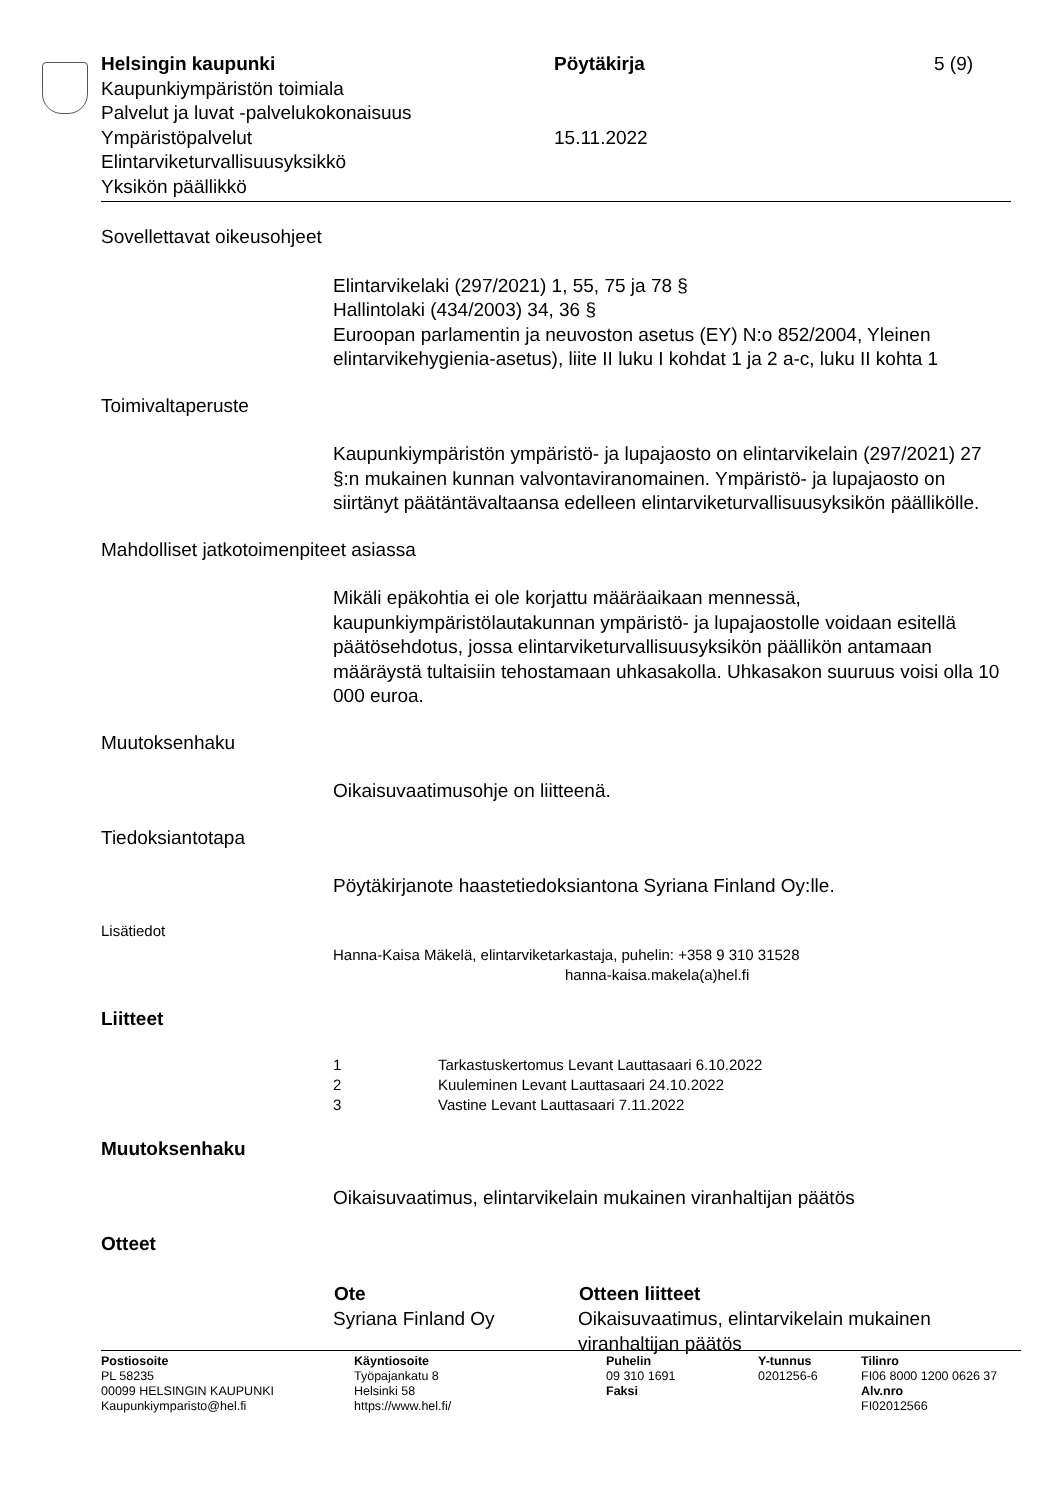Helsingin kaupunki Pöytäkirja 5 (9)
Kaupunkiympäristön toimiala
Palvelut ja luvat -palvelukokonaisuus
Ympäristöpalvelut 15.11.2022
Elintarviketurvallisuusyksikkö
Yksikön päällikkö
Sovellettavat oikeusohjeet
Elintarvikelaki (297/2021) 1, 55, 75 ja 78 §
Hallintolaki (434/2003) 34, 36 §
Euroopan parlamentin ja neuvoston asetus (EY) N:o 852/2004, Yleinen elintarvikehygienia-asetus), liite II luku I kohdat 1 ja 2 a-c, luku II kohta 1
Toimivaltaperuste
Kaupunkiympäristön ympäristö- ja lupajaosto on elintarvikelain (297/2021) 27 §:n mukainen kunnan valvontaviranomainen. Ympäristö- ja lupajaosto on siirtänyt päätäntävaltaansa edelleen elintarviketurvallisuusyksikön päällikölle.
Mahdolliset jatkotoimenpiteet asiassa
Mikäli epäkohtia ei ole korjattu määräaikaan mennessä, kaupunkiympäristölautakunnan ympäristö- ja lupajaostolle voidaan esitellä päätösehdotus, jossa elintarviketurvallisuusyksikön päällikön antamaan määräystä tultaisiin tehostamaan uhkasakolla. Uhkasakon suuruus voisi olla 10 000 euroa.
Muutoksenhaku
Oikaisuvaatimusohje on liitteenä.
Tiedoksiantotapa
Pöytäkirjanote haastetiedoksiantona Syriana Finland Oy:lle.
Lisätiedot
Hanna-Kaisa Mäkelä, elintarviketarkastaja, puhelin: +358 9 310 31528
hanna-kaisa.makela(a)hel.fi
Liitteet
| 1 | Tarkastuskertomus Levant Lauttasaari 6.10.2022 |
| 2 | Kuuleminen Levant Lauttasaari 24.10.2022 |
| 3 | Vastine Levant Lauttasaari 7.11.2022 |
Muutoksenhaku
Oikaisuvaatimus, elintarvikelain mukainen viranhaltijan päätös
Otteet
| Ote | Otteen liitteet |
| --- | --- |
| Syriana Finland Oy | Oikaisuvaatimus, elintarvikelain mukainen viranhaltijan päätös |
Postiosoite
PL 58235
00099 HELSINGIN KAUPUNKI
Kaupunkiymparisto@hel.fi
Käyntiosoite
Työpajankatu 8
Helsinki 58
https://www.hel.fi/
Puhelin
09 310 1691
Faksi
Y-tunnus
0201256-6
Tilinro
FI06 8000 1200 0626 37
Alv.nro
FI02012566